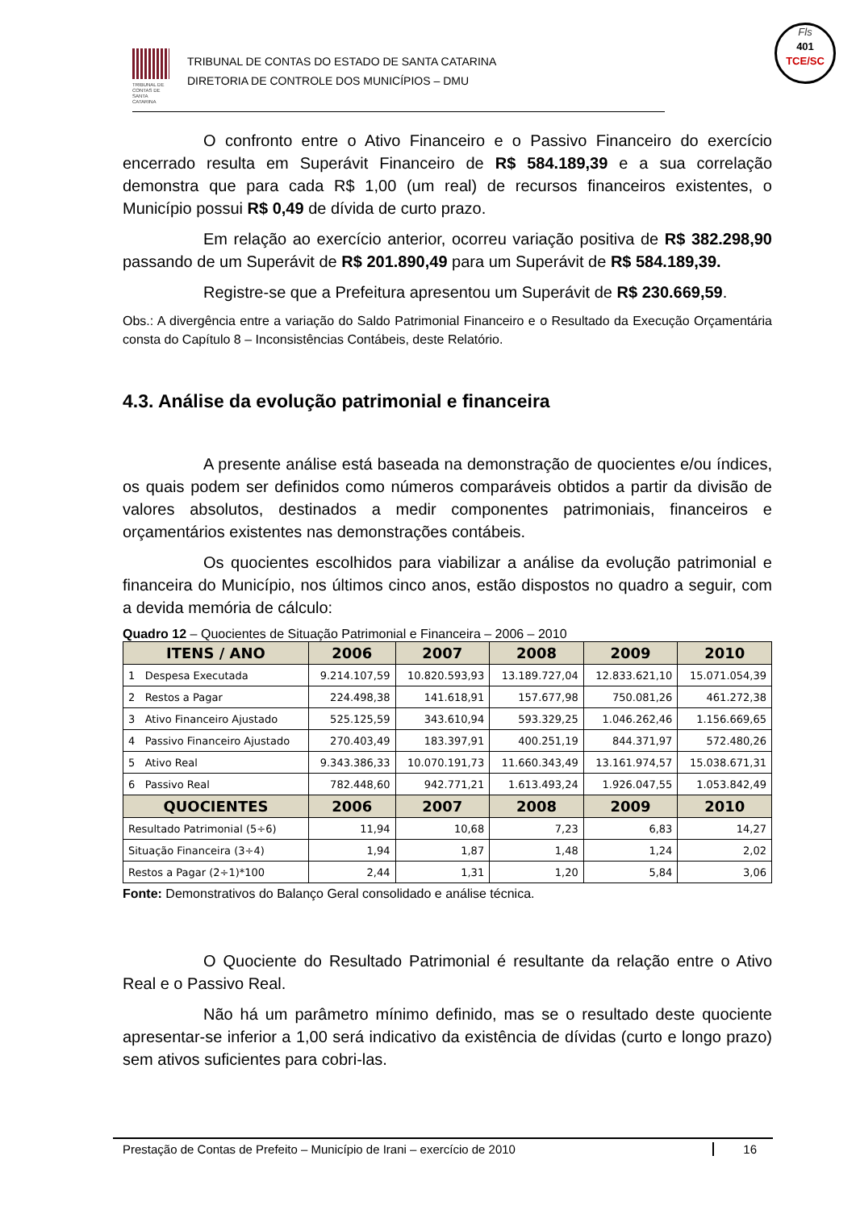TRIBUNAL DE CONTAS DE SANTA CATARINA
TRIBUNAL DE CONTAS DO ESTADO DE SANTA CATARINA
DIRETORIA DE CONTROLE DOS MUNICÍPIOS – DMU
Fls
401
TCE/SC
O confronto entre o Ativo Financeiro e o Passivo Financeiro do exercício encerrado resulta em Superávit Financeiro de R$ 584.189,39 e a sua correlação demonstra que para cada R$ 1,00 (um real) de recursos financeiros existentes, o Município possui R$ 0,49 de dívida de curto prazo.
Em relação ao exercício anterior, ocorreu variação positiva de R$ 382.298,90 passando de um Superávit de R$ 201.890,49 para um Superávit de R$ 584.189,39.
Registre-se que a Prefeitura apresentou um Superávit de R$ 230.669,59.
Obs.: A divergência entre a variação do Saldo Patrimonial Financeiro e o Resultado da Execução Orçamentária consta do Capítulo 8 – Inconsistências Contábeis, deste Relatório.
4.3. Análise da evolução patrimonial e financeira
A presente análise está baseada na demonstração de quocientes e/ou índices, os quais podem ser definidos como números comparáveis obtidos a partir da divisão de valores absolutos, destinados a medir componentes patrimoniais, financeiros e orçamentários existentes nas demonstrações contábeis.
Os quocientes escolhidos para viabilizar a análise da evolução patrimonial e financeira do Município, nos últimos cinco anos, estão dispostos no quadro a seguir, com a devida memória de cálculo:
Quadro 12 – Quocientes de Situação Patrimonial e Financeira – 2006 – 2010
| ITENS / ANO | 2006 | 2007 | 2008 | 2009 | 2010 |
| --- | --- | --- | --- | --- | --- |
| 1 Despesa Executada | 9.214.107,59 | 10.820.593,93 | 13.189.727,04 | 12.833.621,10 | 15.071.054,39 |
| 2 Restos a Pagar | 224.498,38 | 141.618,91 | 157.677,98 | 750.081,26 | 461.272,38 |
| 3 Ativo Financeiro Ajustado | 525.125,59 | 343.610,94 | 593.329,25 | 1.046.262,46 | 1.156.669,65 |
| 4 Passivo Financeiro Ajustado | 270.403,49 | 183.397,91 | 400.251,19 | 844.371,97 | 572.480,26 |
| 5 Ativo Real | 9.343.386,33 | 10.070.191,73 | 11.660.343,49 | 13.161.974,57 | 15.038.671,31 |
| 6 Passivo Real | 782.448,60 | 942.771,21 | 1.613.493,24 | 1.926.047,55 | 1.053.842,49 |
| QUOCIENTES | 2006 | 2007 | 2008 | 2009 | 2010 |
| Resultado Patrimonial (5÷6) | 11,94 | 10,68 | 7,23 | 6,83 | 14,27 |
| Situação Financeira (3÷4) | 1,94 | 1,87 | 1,48 | 1,24 | 2,02 |
| Restos a Pagar (2÷1)*100 | 2,44 | 1,31 | 1,20 | 5,84 | 3,06 |
Fonte: Demonstrativos do Balanço Geral consolidado e análise técnica.
O Quociente do Resultado Patrimonial é resultante da relação entre o Ativo Real e o Passivo Real.
Não há um parâmetro mínimo definido, mas se o resultado deste quociente apresentar-se inferior a 1,00 será indicativo da existência de dívidas (curto e longo prazo) sem ativos suficientes para cobri-las.
Prestação de Contas de Prefeito – Município de Irani – exercício de 2010 16